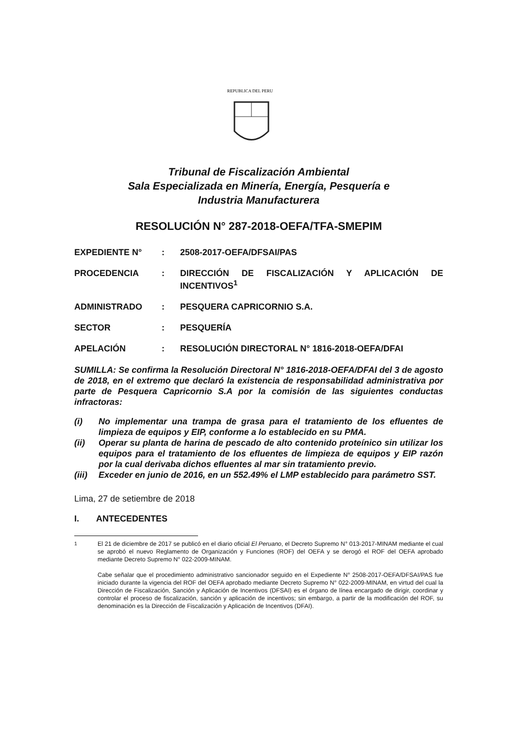REPUBLICA DEL PERU
Tribunal de Fiscalización Ambiental
Sala Especializada en Minería, Energía, Pesquería e
Industria Manufacturera
RESOLUCIÓN N° 287-2018-OEFA/TFA-SMEPIM
| EXPEDIENTE N° | : | 2508-2017-OEFA/DFSAI/PAS |
| PROCEDENCIA | : | DIRECCIÓN DE FISCALIZACIÓN Y APLICACIÓN DE INCENTIVOS<sup>1</sup> |
| ADMINISTRADO | : | PESQUERA CAPRICORNIO S.A. |
| SECTOR | : | PESQUERÍA |
| APELACIÓN | : | RESOLUCIÓN DIRECTORAL N° 1816-2018-OEFA/DFAI |
SUMILLA: Se confirma la Resolución Directoral N° 1816-2018-OEFA/DFAI del 3 de agosto de 2018, en el extremo que declaró la existencia de responsabilidad administrativa por parte de Pesquera Capricornio S.A por la comisión de las siguientes conductas infractoras:
(i) No implementar una trampa de grasa para el tratamiento de los efluentes de limpieza de equipos y EIP, conforme a lo establecido en su PMA.
(ii) Operar su planta de harina de pescado de alto contenido proteínico sin utilizar los equipos para el tratamiento de los efluentes de limpieza de equipos y EIP razón por la cual derivaba dichos efluentes al mar sin tratamiento previo.
(iii) Exceder en junio de 2016, en un 552.49% el LMP establecido para parámetro SST.
Lima, 27 de setiembre de 2018
I. ANTECEDENTES
<sup>1</sup> El 21 de diciembre de 2017 se publicó en el diario oficial El Peruano, el Decreto Supremo N° 013-2017-MINAM mediante el cual se aprobó el nuevo Reglamento de Organización y Funciones (ROF) del OEFA y se derogó el ROF del OEFA aprobado mediante Decreto Supremo N° 022-2009-MINAM.
Cabe señalar que el procedimiento administrativo sancionador seguido en el Expediente N° 2508-2017-OEFA/DFSAI/PAS fue iniciado durante la vigencia del ROF del OEFA aprobado mediante Decreto Supremo N° 022-2009-MINAM, en virtud del cual la Dirección de Fiscalización, Sanción y Aplicación de Incentivos (DFSAI) es el órgano de línea encargado de dirigir, coordinar y controlar el proceso de fiscalización, sanción y aplicación de incentivos; sin embargo, a partir de la modificación del ROF, su denominación es la Dirección de Fiscalización y Aplicación de Incentivos (DFAI).